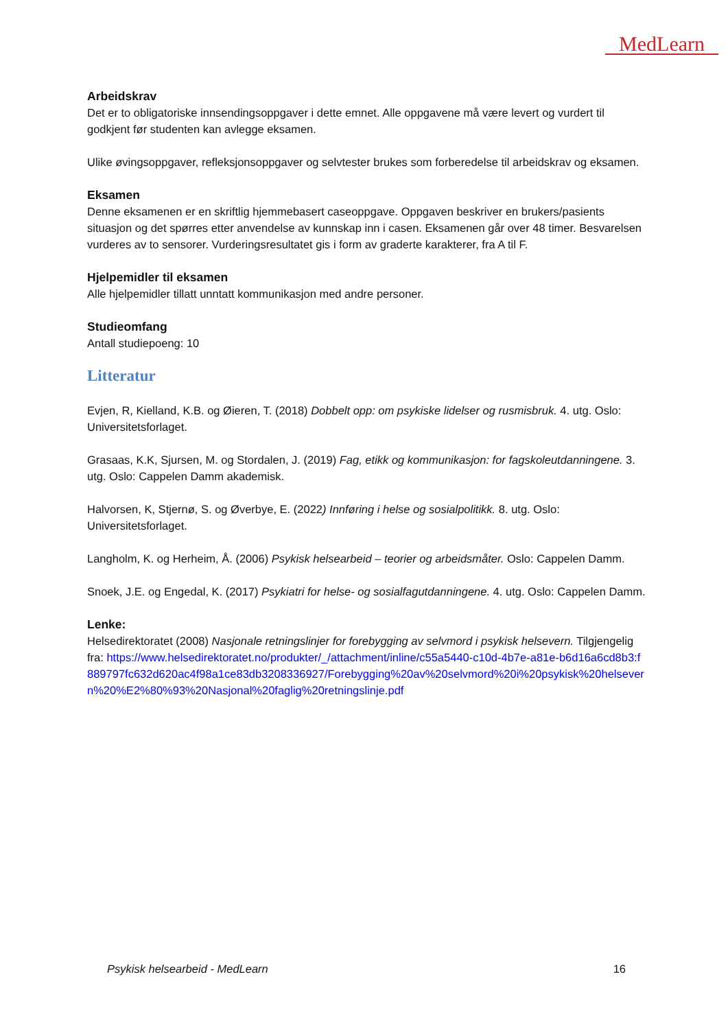MedLearn
Arbeidskrav
Det er to obligatoriske innsendingsoppgaver i dette emnet. Alle oppgavene må være levert og vurdert til godkjent før studenten kan avlegge eksamen.
Ulike øvingsoppgaver, refleksjonsoppgaver og selvtester brukes som forberedelse til arbeidskrav og eksamen.
Eksamen
Denne eksamenen er en skriftlig hjemmebasert caseoppgave. Oppgaven beskriver en brukers/pasients situasjon og det spørres etter anvendelse av kunnskap inn i casen. Eksamenen går over 48 timer. Besvarelsen vurderes av to sensorer. Vurderingsresultatet gis i form av graderte karakterer, fra A til F.
Hjelpemidler til eksamen
Alle hjelpemidler tillatt unntatt kommunikasjon med andre personer.
Studieomfang
Antall studiepoeng: 10
Litteratur
Evjen, R, Kielland, K.B. og Øieren, T. (2018) Dobbelt opp: om psykiske lidelser og rusmisbruk. 4. utg. Oslo: Universitetsforlaget.
Grasaas, K.K, Sjursen, M. og Stordalen, J. (2019) Fag, etikk og kommunikasjon: for fagskoleutdanningene. 3. utg. Oslo: Cappelen Damm akademisk.
Halvorsen, K, Stjernø, S. og Øverbye, E. (2022) Innføring i helse og sosialpolitikk. 8. utg. Oslo: Universitetsforlaget.
Langholm, K. og Herheim, Å. (2006) Psykisk helsearbeid – teorier og arbeidsmåter. Oslo: Cappelen Damm.
Snoek, J.E. og Engedal, K. (2017) Psykiatri for helse- og sosialfagutdanningene. 4. utg. Oslo: Cappelen Damm.
Lenke:
Helsedirektoratet (2008) Nasjonale retningslinjer for forebygging av selvmord i psykisk helsevern. Tilgjengelig fra: https://www.helsedirektoratet.no/produkter/_/attachment/inline/c55a5440-c10d-4b7e-a81e-b6d16a6cd8b3:f889797fc632d620ac4f98a1ce83db3208336927/Forebygging%20av%20selvmord%20i%20psykisk%20helsevern%20%E2%80%93%20Nasjonal%20faglig%20retningslinje.pdf
Psykisk helsearbeid - MedLearn 16